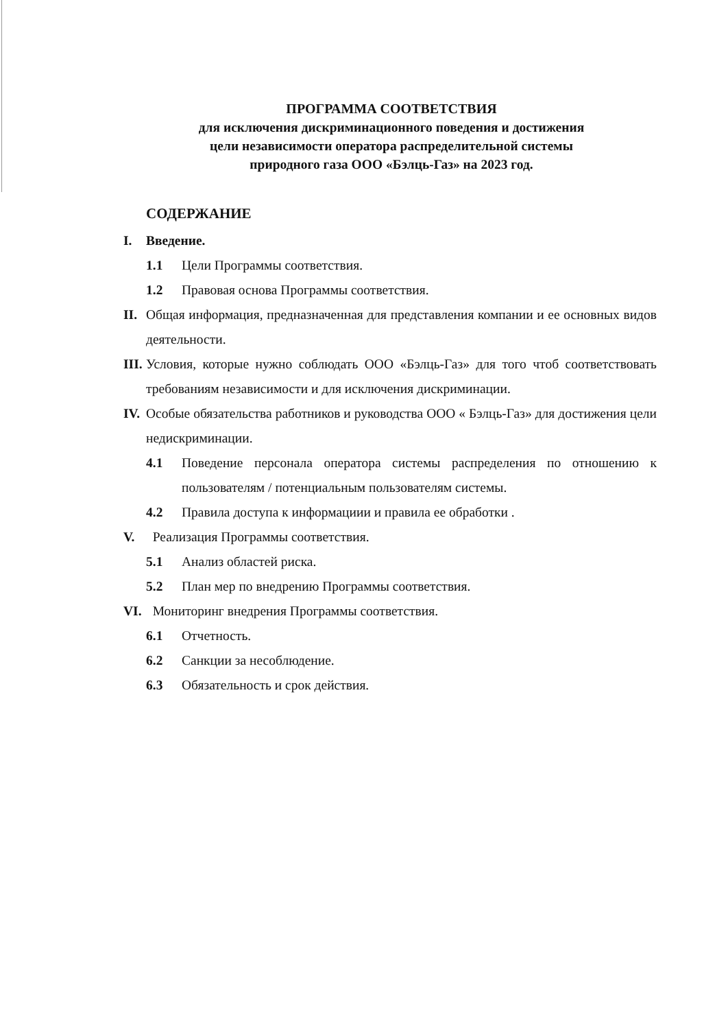ПРОГРАММА СООТВЕТСТВИЯ
для исключения дискриминационного поведения и достижения
цели независимости оператора распределительной системы
природного газа ООО «Бэлць-Газ» на 2023 год.
СОДЕРЖАНИЕ
I. Введение.
1.1 Цели Программы соответствия.
1.2 Правовая основа Программы соответствия.
II. Общая информация, предназначенная для представления компании и ее основных видов деятельности.
III. Условия, которые нужно соблюдать ООО «Бэлць-Газ» для того чтоб соответствовать требованиям независимости и для исключения дискриминации.
IV. Особые обязательства работников и руководства ООО « Бэлць-Газ» для достижения цели недискриминации.
4.1 Поведение персонала оператора системы распределения по отношению к пользователям / потенциальным пользователям системы.
4.2 Правила доступа к информациии и правила ее обработки .
V. Реализация Программы соответствия.
5.1 Анализ областей риска.
5.2 План мер по внедрению Программы соответствия.
VI. Мониторинг внедрения Программы соответствия.
6.1 Отчетность.
6.2 Санкции за несоблюдение.
6.3 Обязательность и срок действия.